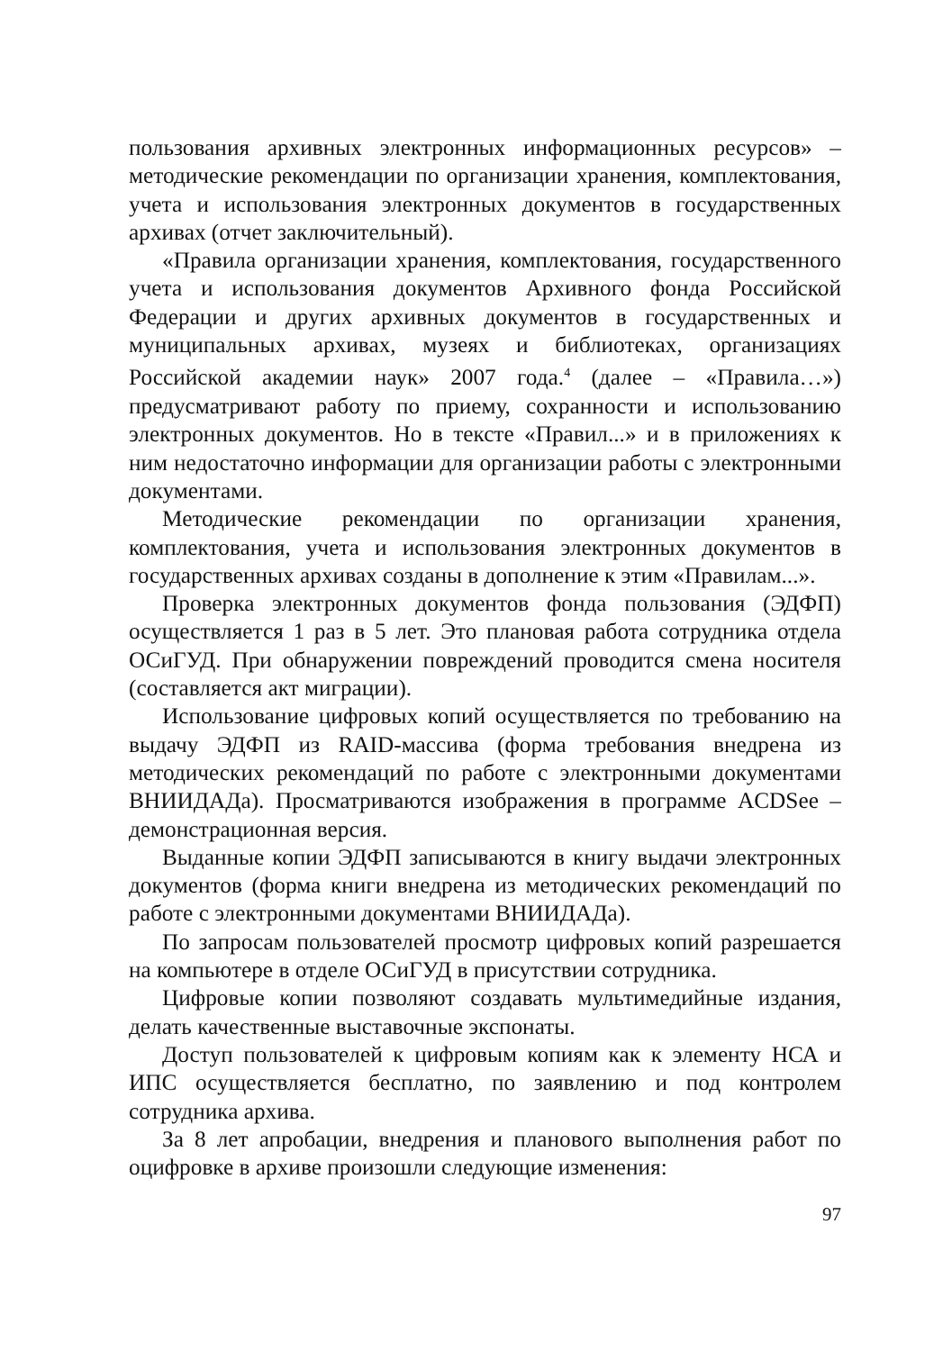пользования архивных электронных информационных ресурсов» – методические рекомендации по организации хранения, комплектования, учета и использования электронных документов в государственных архивах (отчет заключительный).
«Правила организации хранения, комплектования, государственного учета и использования документов Архивного фонда Российской Федерации и других архивных документов в государственных и муниципальных архивах, музеях и библиотеках, организациях Российской академии наук» 2007 года.<sup>4</sup> (далее – «Правила…») предусматривают работу по приему, сохранности и использованию электронных документов. Но в тексте «Правил...» и в приложениях к ним недостаточно информации для организации работы с электронными документами.
Методические рекомендации по организации хранения, комплектования, учета и использования электронных документов в государственных архивах созданы в дополнение к этим «Правилам...».
Проверка электронных документов фонда пользования (ЭДФП) осуществляется 1 раз в 5 лет. Это плановая работа сотрудника отдела ОСиГУД. При обнаружении повреждений проводится смена носителя (составляется акт миграции).
Использование цифровых копий осуществляется по требованию на выдачу ЭДФП из RAID-массива (форма требования внедрена из методических рекомендаций по работе с электронными документами ВНИИДАДа). Просматриваются изображения в программе ACDSee – демонстрационная версия.
Выданные копии ЭДФП записываются в книгу выдачи электронных документов (форма книги внедрена из методических рекомендаций по работе с электронными документами ВНИИДАДа).
По запросам пользователей просмотр цифровых копий разрешается на компьютере в отделе ОСиГУД в присутствии сотрудника.
Цифровые копии позволяют создавать мультимедийные издания, делать качественные выставочные экспонаты.
Доступ пользователей к цифровым копиям как к элементу НСА и ИПС осуществляется бесплатно, по заявлению и под контролем сотрудника архива.
За 8 лет апробации, внедрения и планового выполнения работ по оцифровке в архиве произошли следующие изменения:
97